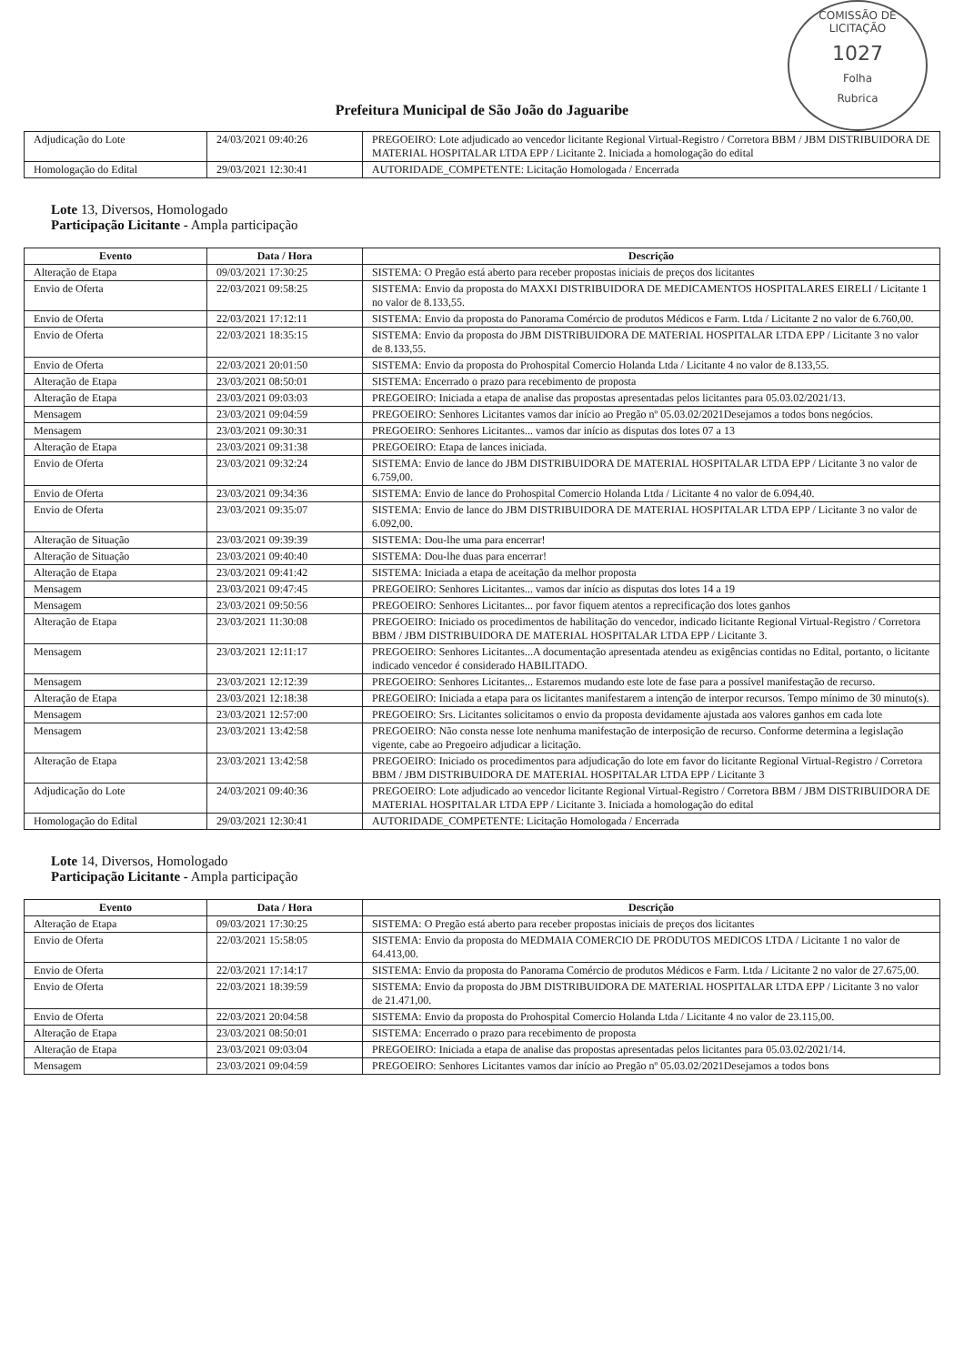COMISSÃO DE LICITAÇÃO
1027
Folha
Rubrica
Prefeitura Municipal de São João do Jaguaribe
| Adjudicação do Lote | 24/03/2021 09:40:26 | PREGOEIRO: Lote adjudicado ao vencedor licitante Regional Virtual-Registro / Corretora BBM / JBM DISTRIBUIDORA DE MATERIAL HOSPITALAR LTDA EPP / Licitante 2. Iniciada a homologação do edital |
| Homologação do Edital | 29/03/2021 12:30:41 | AUTORIDADE_COMPETENTE: Licitação Homologada / Encerrada |
Lote 13, Diversos, Homologado
Participação Licitante - Ampla participação
| Evento | Data / Hora | Descrição |
| --- | --- | --- |
| Alteração de Etapa | 09/03/2021 17:30:25 | SISTEMA: O Pregão está aberto para receber propostas iniciais de preços dos licitantes |
| Envio de Oferta | 22/03/2021 09:58:25 | SISTEMA: Envio da proposta do MAXXI DISTRIBUIDORA DE MEDICAMENTOS HOSPITALARES EIRELI / Licitante 1 no valor de 8.133,55. |
| Envio de Oferta | 22/03/2021 17:12:11 | SISTEMA: Envio da proposta do Panorama Comércio de produtos Médicos e Farm. Ltda / Licitante 2 no valor de 6.760,00. |
| Envio de Oferta | 22/03/2021 18:35:15 | SISTEMA: Envio da proposta do JBM DISTRIBUIDORA DE MATERIAL HOSPITALAR LTDA EPP / Licitante 3 no valor de 8.133,55. |
| Envio de Oferta | 22/03/2021 20:01:50 | SISTEMA: Envio da proposta do Prohospital Comercio Holanda Ltda / Licitante 4 no valor de 8.133,55. |
| Alteração de Etapa | 23/03/2021 08:50:01 | SISTEMA: Encerrado o prazo para recebimento de proposta |
| Alteração de Etapa | 23/03/2021 09:03:03 | PREGOEIRO: Iniciada a etapa de analise das propostas apresentadas pelos licitantes para 05.03.02/2021/13. |
| Mensagem | 23/03/2021 09:04:59 | PREGOEIRO: Senhores Licitantes vamos dar início ao Pregão nº 05.03.02/2021Desejamos a todos bons negócios. |
| Mensagem | 23/03/2021 09:30:31 | PREGOEIRO: Senhores Licitantes... vamos dar início as disputas dos lotes 07 a 13 |
| Alteração de Etapa | 23/03/2021 09:31:38 | PREGOEIRO: Etapa de lances iniciada. |
| Envio de Oferta | 23/03/2021 09:32:24 | SISTEMA: Envio de lance do JBM DISTRIBUIDORA DE MATERIAL HOSPITALAR LTDA EPP / Licitante 3 no valor de 6.759,00. |
| Envio de Oferta | 23/03/2021 09:34:36 | SISTEMA: Envio de lance do Prohospital Comercio Holanda Ltda / Licitante 4 no valor de 6.094,40. |
| Envio de Oferta | 23/03/2021 09:35:07 | SISTEMA: Envio de lance do JBM DISTRIBUIDORA DE MATERIAL HOSPITALAR LTDA EPP / Licitante 3 no valor de 6.092,00. |
| Alteração de Situação | 23/03/2021 09:39:39 | SISTEMA: Dou-lhe uma para encerrar! |
| Alteração de Situação | 23/03/2021 09:40:40 | SISTEMA: Dou-lhe duas para encerrar! |
| Alteração de Etapa | 23/03/2021 09:41:42 | SISTEMA: Iniciada a etapa de aceitação da melhor proposta |
| Mensagem | 23/03/2021 09:47:45 | PREGOEIRO: Senhores Licitantes... vamos dar início as disputas dos lotes 14 a 19 |
| Mensagem | 23/03/2021 09:50:56 | PREGOEIRO: Senhores Licitantes... por favor fiquem atentos a reprecificação dos lotes ganhos |
| Alteração de Etapa | 23/03/2021 11:30:08 | PREGOEIRO: Iniciado os procedimentos de habilitação do vencedor, indicado licitante Regional Virtual-Registro / Corretora BBM / JBM DISTRIBUIDORA DE MATERIAL HOSPITALAR LTDA EPP / Licitante 3. |
| Mensagem | 23/03/2021 12:11:17 | PREGOEIRO: Senhores Licitantes...A documentação apresentada atendeu as exigências contidas no Edital, portanto, o licitante indicado vencedor é considerado HABILITADO. |
| Mensagem | 23/03/2021 12:12:39 | PREGOEIRO: Senhores Licitantes... Estaremos mudando este lote de fase para a possível manifestação de recurso. |
| Alteração de Etapa | 23/03/2021 12:18:38 | PREGOEIRO: Iniciada a etapa para os licitantes manifestarem a intenção de interpor recursos. Tempo mínimo de 30 minuto(s). |
| Mensagem | 23/03/2021 12:57:00 | PREGOEIRO: Srs. Licitantes solicitamos o envio da proposta devidamente ajustada aos valores ganhos em cada lote |
| Mensagem | 23/03/2021 13:42:58 | PREGOEIRO: Não consta nesse lote nenhuma manifestação de interposição de recurso. Conforme determina a legislação vigente, cabe ao Pregoeiro adjudicar a licitação. |
| Alteração de Etapa | 23/03/2021 13:42:58 | PREGOEIRO: Iniciado os procedimentos para adjudicação do lote em favor do licitante Regional Virtual-Registro / Corretora BBM / JBM DISTRIBUIDORA DE MATERIAL HOSPITALAR LTDA EPP / Licitante 3 |
| Adjudicação do Lote | 24/03/2021 09:40:36 | PREGOEIRO: Lote adjudicado ao vencedor licitante Regional Virtual-Registro / Corretora BBM / JBM DISTRIBUIDORA DE MATERIAL HOSPITALAR LTDA EPP / Licitante 3. Iniciada a homologação do edital |
| Homologação do Edital | 29/03/2021 12:30:41 | AUTORIDADE_COMPETENTE: Licitação Homologada / Encerrada |
Lote 14, Diversos, Homologado
Participação Licitante - Ampla participação
| Evento | Data / Hora | Descrição |
| --- | --- | --- |
| Alteração de Etapa | 09/03/2021 17:30:25 | SISTEMA: O Pregão está aberto para receber propostas iniciais de preços dos licitantes |
| Envio de Oferta | 22/03/2021 15:58:05 | SISTEMA: Envio da proposta do MEDMAIA COMERCIO DE PRODUTOS MEDICOS LTDA / Licitante 1 no valor de 64.413,00. |
| Envio de Oferta | 22/03/2021 17:14:17 | SISTEMA: Envio da proposta do Panorama Comércio de produtos Médicos e Farm. Ltda / Licitante 2 no valor de 27.675,00. |
| Envio de Oferta | 22/03/2021 18:39:59 | SISTEMA: Envio da proposta do JBM DISTRIBUIDORA DE MATERIAL HOSPITALAR LTDA EPP / Licitante 3 no valor de 21.471,00. |
| Envio de Oferta | 22/03/2021 20:04:58 | SISTEMA: Envio da proposta do Prohospital Comercio Holanda Ltda / Licitante 4 no valor de 23.115,00. |
| Alteração de Etapa | 23/03/2021 08:50:01 | SISTEMA: Encerrado o prazo para recebimento de proposta |
| Alteração de Etapa | 23/03/2021 09:03:04 | PREGOEIRO: Iniciada a etapa de analise das propostas apresentadas pelos licitantes para 05.03.02/2021/14. |
| Mensagem | 23/03/2021 09:04:59 | PREGOEIRO: Senhores Licitantes vamos dar início ao Pregão nº 05.03.02/2021Desejamos a todos bons |